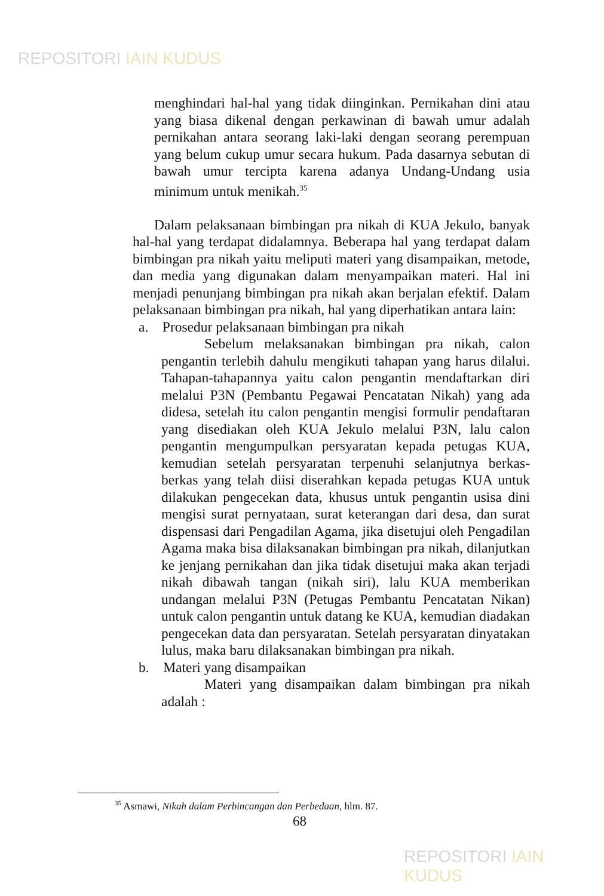REPOSITORI IAIN KUDUS
menghindari hal-hal yang tidak diinginkan. Pernikahan dini atau yang biasa dikenal dengan perkawinan di bawah umur adalah pernikahan antara seorang laki-laki dengan seorang perempuan yang belum cukup umur secara hukum. Pada dasarnya sebutan di bawah umur tercipta karena adanya Undang-Undang usia minimum untuk menikah.<sup>35</sup>
Dalam pelaksanaan bimbingan pra nikah di KUA Jekulo, banyak hal-hal yang terdapat didalamnya. Beberapa hal yang terdapat dalam bimbingan pra nikah yaitu meliputi materi yang disampaikan, metode, dan media yang digunakan dalam menyampaikan materi. Hal ini menjadi penunjang bimbingan pra nikah akan berjalan efektif. Dalam pelaksanaan bimbingan pra nikah, hal yang diperhatikan antara lain:
a. Prosedur pelaksanaan bimbingan pra nikah
Sebelum melaksanakan bimbingan pra nikah, calon pengantin terlebih dahulu mengikuti tahapan yang harus dilalui. Tahapan-tahapannya yaitu calon pengantin mendaftarkan diri melalui P3N (Pembantu Pegawai Pencatatan Nikah) yang ada didesa, setelah itu calon pengantin mengisi formulir pendaftaran yang disediakan oleh KUA Jekulo melalui P3N, lalu calon pengantin mengumpulkan persyaratan kepada petugas KUA, kemudian setelah persyaratan terpenuhi selanjutnya berkas-berkas yang telah diisi diserahkan kepada petugas KUA untuk dilakukan pengecekan data, khusus untuk pengantin usisa dini mengisi surat pernyataan, surat keterangan dari desa, dan surat dispensasi dari Pengadilan Agama, jika disetujui oleh Pengadilan Agama maka bisa dilaksanakan bimbingan pra nikah, dilanjutkan ke jenjang pernikahan dan jika tidak disetujui maka akan terjadi nikah dibawah tangan (nikah siri), lalu KUA memberikan undangan melalui P3N (Petugas Pembantu Pencatatan Nikan) untuk calon pengantin untuk datang ke KUA, kemudian diadakan pengecekan data dan persyaratan. Setelah persyaratan dinyatakan lulus, maka baru dilaksanakan bimbingan pra nikah.
b. Materi yang disampaikan
Materi yang disampaikan dalam bimbingan pra nikah adalah :
<sup>35</sup> Asmawi, Nikah dalam Perbincangan dan Perbedaan, hlm. 87.
68
REPOSITORI IAIN KUDUS